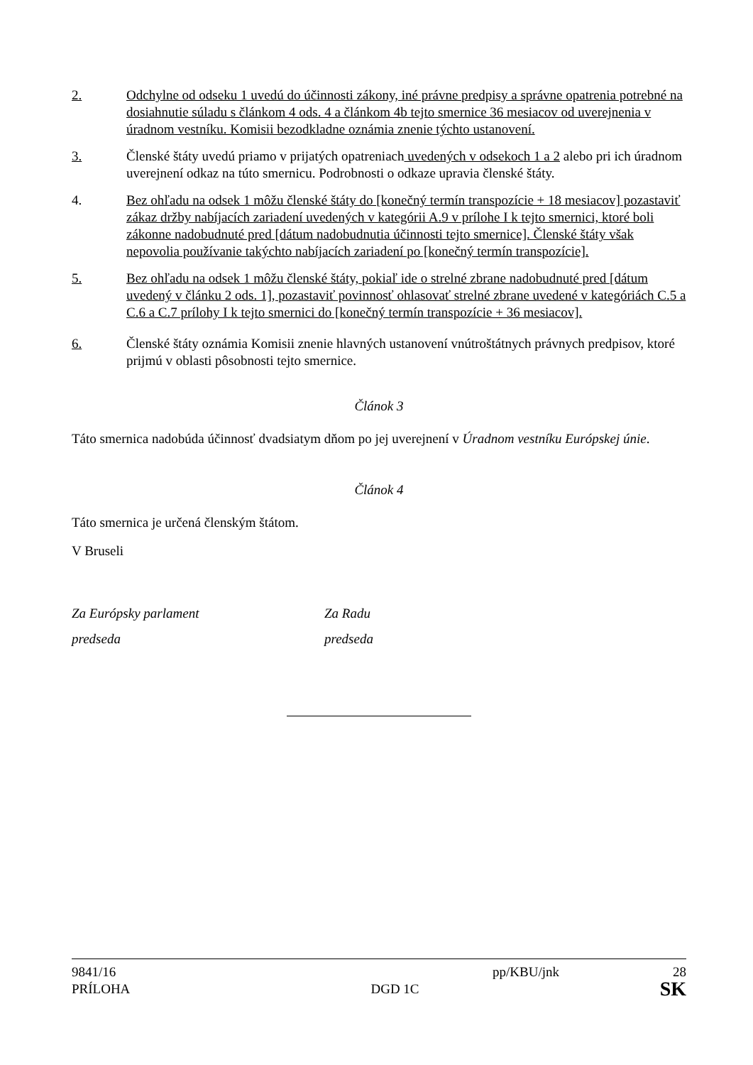2. Odchylne od odseku 1 uvedú do účinnosti zákony, iné právne predpisy a správne opatrenia potrebné na dosiahnutie súladu s článkom 4 ods. 4 a článkom 4b tejto smernice 36 mesiacov od uverejnenia v úradnom vestníku. Komisii bezodkladne oznámia znenie týchto ustanovení.
3. Členské štáty uvedú priamo v prijatých opatreniach uvedených v odsekoch 1 a 2 alebo pri ich úradnom uverejnení odkaz na túto smernicu. Podrobnosti o odkaze upravia členské štáty.
4. Bez ohľadu na odsek 1 môžu členské štáty do [konečný termín transpozície + 18 mesiacov] pozastaviť zákaz držby nabíjacích zariadení uvedených v kategórii A.9 v prílohe I k tejto smernici, ktoré boli zákonne nadobudnuté pred [dátum nadobudnutia účinnosti tejto smernice]. Členské štáty však nepovolia používanie takýchto nabíjacích zariadení po [konečný termín transpozície].
5. Bez ohľadu na odsek 1 môžu členské štáty, pokiaľ ide o strelné zbrane nadobudnuté pred [dátum uvedený v článku 2 ods. 1], pozastaviť povinnosť ohlasovať strelné zbrane uvedené v kategóriách C.5 a C.6 a C.7 prílohy I k tejto smernici do [konečný termín transpozície + 36 mesiacov].
6. Členské štáty oznámia Komisii znenie hlavných ustanovení vnútroštátnych právnych predpisov, ktoré prijmú v oblasti pôsobnosti tejto smernice.
Článok 3
Táto smernica nadobúda účinnosť dvadsiatym dňom po jej uverejnení v Úradnom vestníku Európskej únie.
Článok 4
Táto smernica je určená členským štátom.
V Bruseli
Za Európsky parlament
predseda
Za Radu
predseda
9841/16 pp/KBU/jnk 28
PRÍLOHA DGD 1C SK